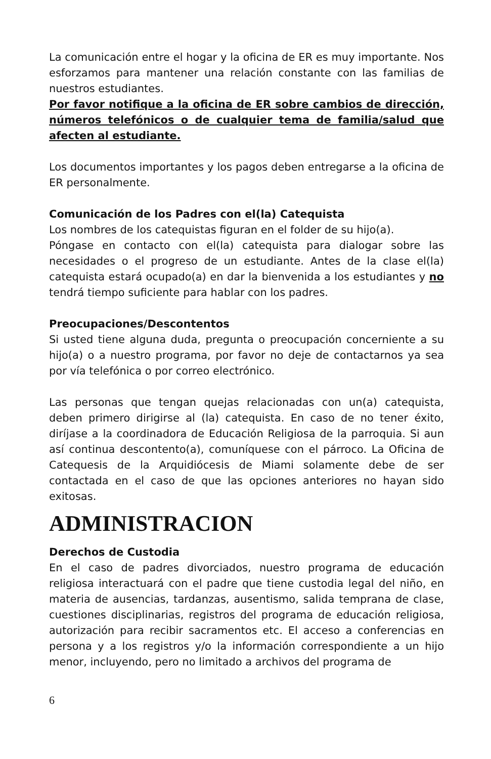La comunicación entre el hogar y la oficina de ER es muy importante. Nos esforzamos para mantener una relación constante con las familias de nuestros estudiantes.
Por favor notifique a la oficina de ER sobre cambios de dirección, números telefónicos o de cualquier tema de familia/salud que afecten al estudiante.
Los documentos importantes y los pagos deben entregarse a la oficina de ER personalmente.
Comunicación de los Padres con el(la) Catequista
Los nombres de los catequistas figuran en el folder de su hijo(a).
Póngase en contacto con el(la) catequista para dialogar sobre las necesidades o el progreso de un estudiante. Antes de la clase el(la) catequista estará ocupado(a) en dar la bienvenida a los estudiantes y no tendrá tiempo suficiente para hablar con los padres.
Preocupaciones/Descontentos
Si usted tiene alguna duda, pregunta o preocupación concerniente a su hijo(a) o a nuestro programa, por favor no deje de contactarnos ya sea por vía telefónica o por correo electrónico.
Las personas que tengan quejas relacionadas con un(a) catequista, deben primero dirigirse al (la) catequista. En caso de no tener éxito, diríjase a la coordinadora de Educación Religiosa de la parroquia. Si aun así continua descontento(a), comuníquese con el párroco. La Oficina de Catequesis de la Arquidiócesis de Miami solamente debe de ser contactada en el caso de que las opciones anteriores no hayan sido exitosas.
ADMINISTRACION
Derechos de Custodia
En el caso de padres divorciados, nuestro programa de educación religiosa interactuará con el padre que tiene custodia legal del niño, en materia de ausencias, tardanzas, ausentismo, salida temprana de clase, cuestiones disciplinarias, registros del programa de educación religiosa, autorización para recibir sacramentos etc. El acceso a conferencias en persona y a los registros y/o la información correspondiente a un hijo menor, incluyendo, pero no limitado a archivos del programa de
6